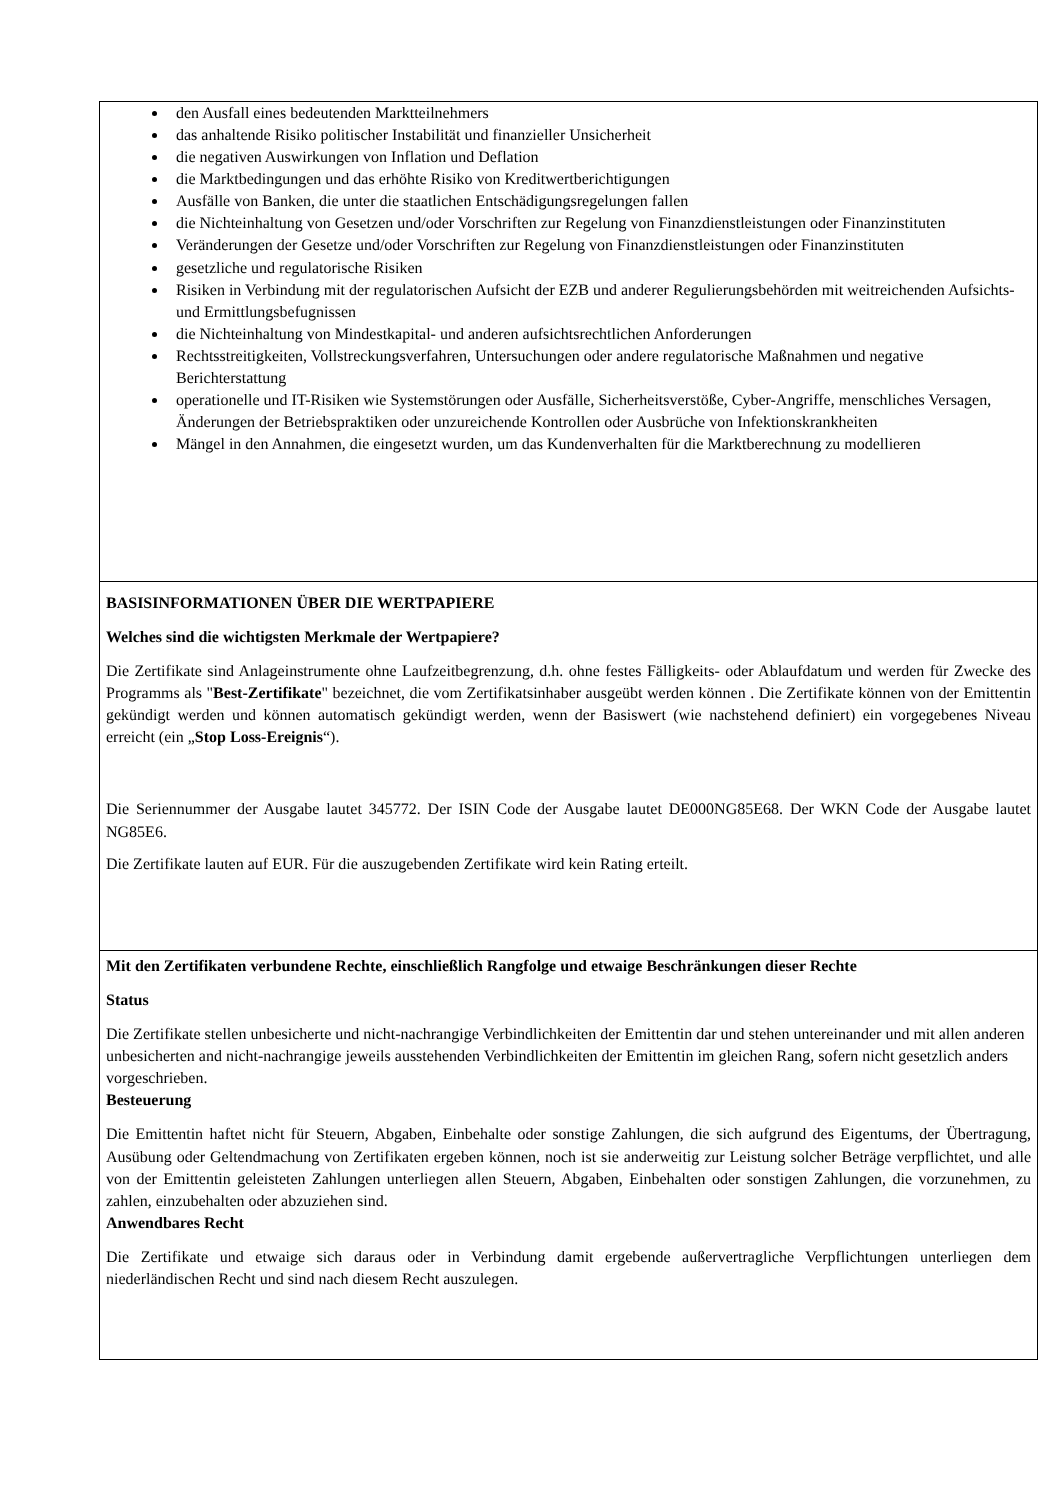| den Ausfall eines bedeutenden Marktteilnehmers das anhaltende Risiko politischer Instabilität und finanzieller Unsicherheit die negativen Auswirkungen von Inflation und Deflation die Marktbedingungen und das erhöhte Risiko von Kreditwertberichtigungen Ausfälle von Banken, die unter die staatlichen Entschädigungsregelungen fallen die Nichteinhaltung von Gesetzen und/oder Vorschriften zur Regelung von Finanzdienstleistungen oder Finanzinstituten Veränderungen der Gesetze und/oder Vorschriften zur Regelung von Finanzdienstleistungen oder Finanzinstituten gesetzliche und regulatorische Risiken Risiken in Verbindung mit der regulatorischen Aufsicht der EZB und anderer Regulierungsbehörden mit weitreichenden Aufsichts- und Ermittlungsbefugnissen die Nichteinhaltung von Mindestkapital- und anderen aufsichtsrechtlichen Anforderungen Rechtsstreitigkeiten, Vollstreckungsverfahren, Untersuchungen oder andere regulatorische Maßnahmen und negative Berichterstattung operationelle und IT-Risiken wie Systemstörungen oder Ausfälle, Sicherheitsverstöße, Cyber-Angriffe, menschliches Versagen, Änderungen der Betriebspraktiken oder unzureichende Kontrollen oder Ausbrüche von Infektionskrankheiten Mängel in den Annahmen, die eingesetzt wurden, um das Kundenverhalten für die Marktberechnung zu modellieren |
| BASISINFORMATIONEN ÜBER DIE WERTPAPIERE Welches sind die wichtigsten Merkmale der Wertpapiere? Die Zertifikate sind Anlageinstrumente ohne Laufzeitbegrenzung, d.h. ohne festes Fälligkeits- oder Ablaufdatum und werden für Zwecke des Programms als " Best-Zertifikate " bezeichnet, die vom Zertifikatsinhaber ausgeübt werden können . Die Zertifikate können von der Emittentin gekündigt werden und können automatisch gekündigt werden, wenn der Basiswert (wie nachstehend definiert) ein vorgegebenes Niveau erreicht (ein „ Stop Loss-Ereignis “). Die Seriennummer der Ausgabe lautet 345772. Der ISIN Code der Ausgabe lautet DE000NG85E68. Der WKN Code der Ausgabe lautet NG85E6. Die Zertifikate lauten auf EUR. Für die auszugebenden Zertifikate wird kein Rating erteilt. |
| Mit den Zertifikaten verbundene Rechte, einschließlich Rangfolge und etwaige Beschränkungen dieser Rechte Status Die Zertifikate stellen unbesicherte und nicht-nachrangige Verbindlichkeiten der Emittentin dar und stehen untereinander und mit allen anderen unbesicherten and nicht-nachrangige jeweils ausstehenden Verbindlichkeiten der Emittentin im gleichen Rang, sofern nicht gesetzlich anders vorgeschrieben. Besteuerung Die Emittentin haftet nicht für Steuern, Abgaben, Einbehalte oder sonstige Zahlungen, die sich aufgrund des Eigentums, der Übertragung, Ausübung oder Geltendmachung von Zertifikaten ergeben können, noch ist sie anderweitig zur Leistung solcher Beträge verpflichtet, und alle von der Emittentin geleisteten Zahlungen unterliegen allen Steuern, Abgaben, Einbehalten oder sonstigen Zahlungen, die vorzunehmen, zu zahlen, einzubehalten oder abzuziehen sind. Anwendbares Recht Die Zertifikate und etwaige sich daraus oder in Verbindung damit ergebende außervertragliche Verpflichtungen unterliegen dem niederländischen Recht und sind nach diesem Recht auszulegen. |